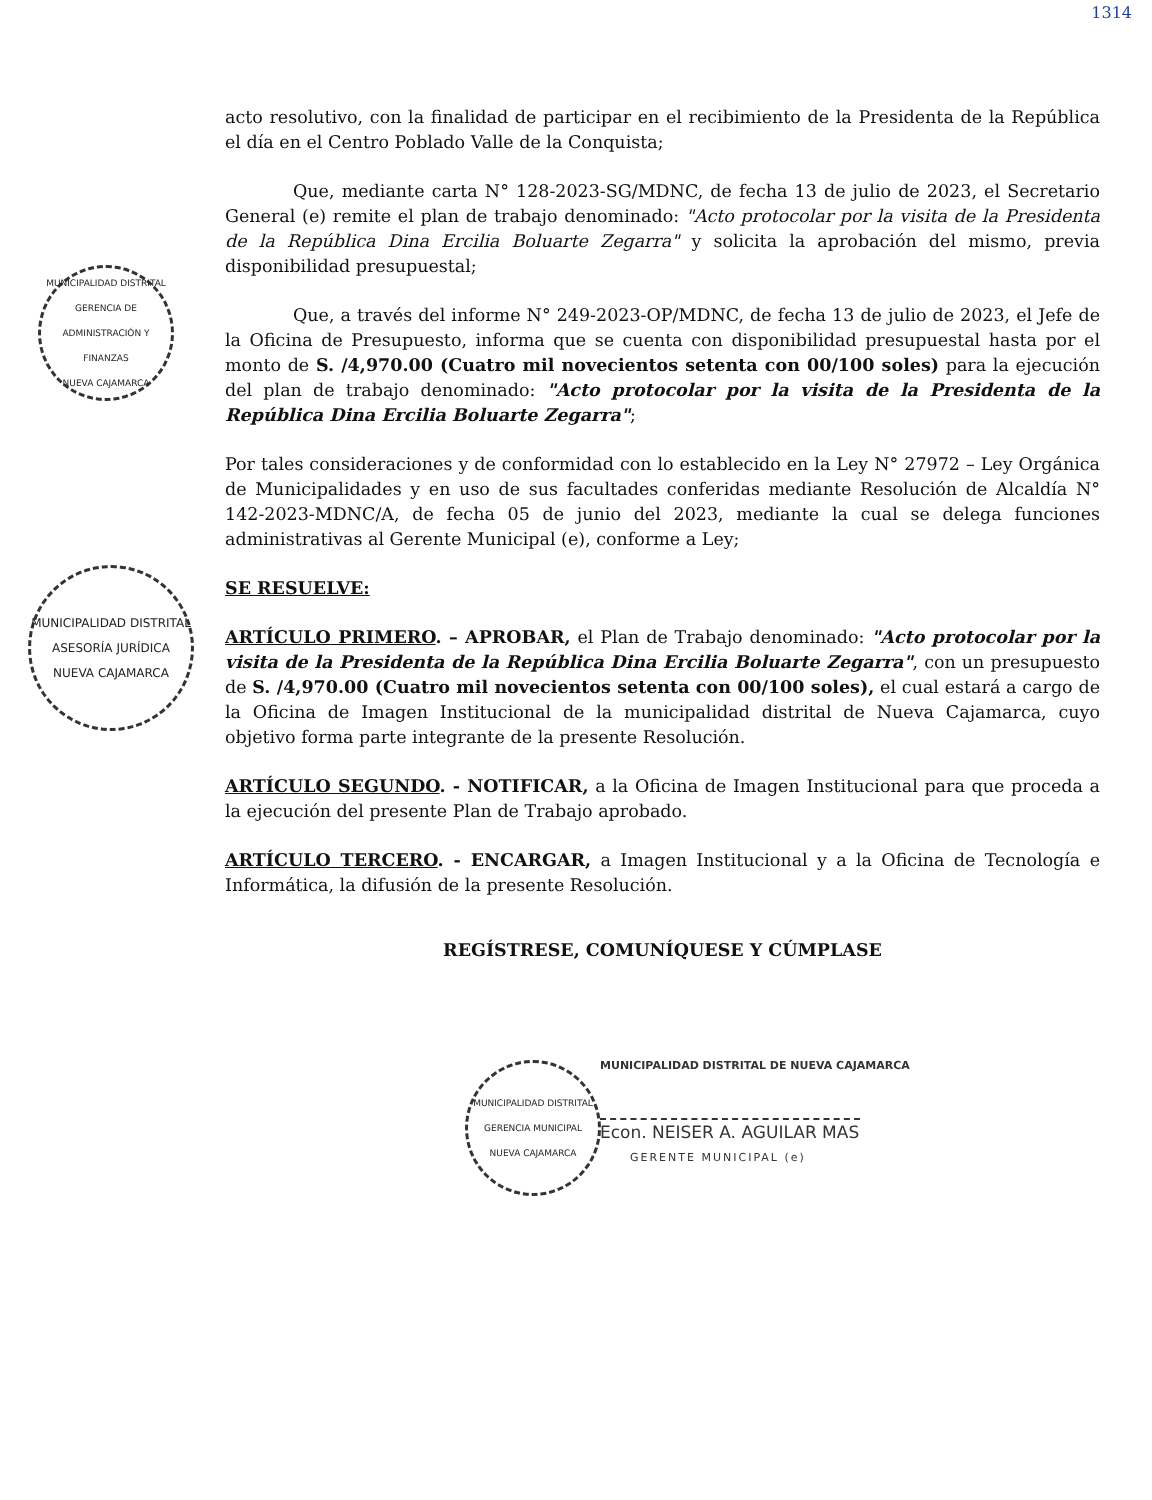1314
MUNICIPALIDAD DISTRITAL
GERENCIA DE ADMINISTRACIÓN Y FINANZAS
NUEVA CAJAMARCA
MUNICIPALIDAD DISTRITAL
ASESORÍA JURÍDICA
NUEVA CAJAMARCA
MUNICIPALIDAD DISTRITAL
GERENCIA MUNICIPAL
NUEVA CAJAMARCA
acto resolutivo, con la finalidad de participar en el recibimiento de la Presidenta de la República el día en el Centro Poblado Valle de la Conquista;
Que, mediante carta N° 128-2023-SG/MDNC, de fecha 13 de julio de 2023, el Secretario General (e) remite el plan de trabajo denominado: "Acto protocolar por la visita de la Presidenta de la República Dina Ercilia Boluarte Zegarra" y solicita la aprobación del mismo, previa disponibilidad presupuestal;
Que, a través del informe N° 249-2023-OP/MDNC, de fecha 13 de julio de 2023, el Jefe de la Oficina de Presupuesto, informa que se cuenta con disponibilidad presupuestal hasta por el monto de S. /4,970.00 (Cuatro mil novecientos setenta con 00/100 soles) para la ejecución del plan de trabajo denominado: "Acto protocolar por la visita de la Presidenta de la República Dina Ercilia Boluarte Zegarra";
Por tales consideraciones y de conformidad con lo establecido en la Ley N° 27972 – Ley Orgánica de Municipalidades y en uso de sus facultades conferidas mediante Resolución de Alcaldía N° 142-2023-MDNC/A, de fecha 05 de junio del 2023, mediante la cual se delega funciones administrativas al Gerente Municipal (e), conforme a Ley;
SE RESUELVE:
ARTÍCULO PRIMERO. – APROBAR, el Plan de Trabajo denominado: "Acto protocolar por la visita de la Presidenta de la República Dina Ercilia Boluarte Zegarra", con un presupuesto de S. /4,970.00 (Cuatro mil novecientos setenta con 00/100 soles), el cual estará a cargo de la Oficina de Imagen Institucional de la municipalidad distrital de Nueva Cajamarca, cuyo objetivo forma parte integrante de la presente Resolución.
ARTÍCULO SEGUNDO. - NOTIFICAR, a la Oficina de Imagen Institucional para que proceda a la ejecución del presente Plan de Trabajo aprobado.
ARTÍCULO TERCERO. - ENCARGAR, a Imagen Institucional y a la Oficina de Tecnología e Informática, la difusión de la presente Resolución.
REGÍSTRESE, COMUNÍQUESE Y CÚMPLASE
MUNICIPALIDAD DISTRITAL DE NUEVA CAJAMARCA
Econ. NEISER A. AGUILAR MAS
GERENTE MUNICIPAL (e)